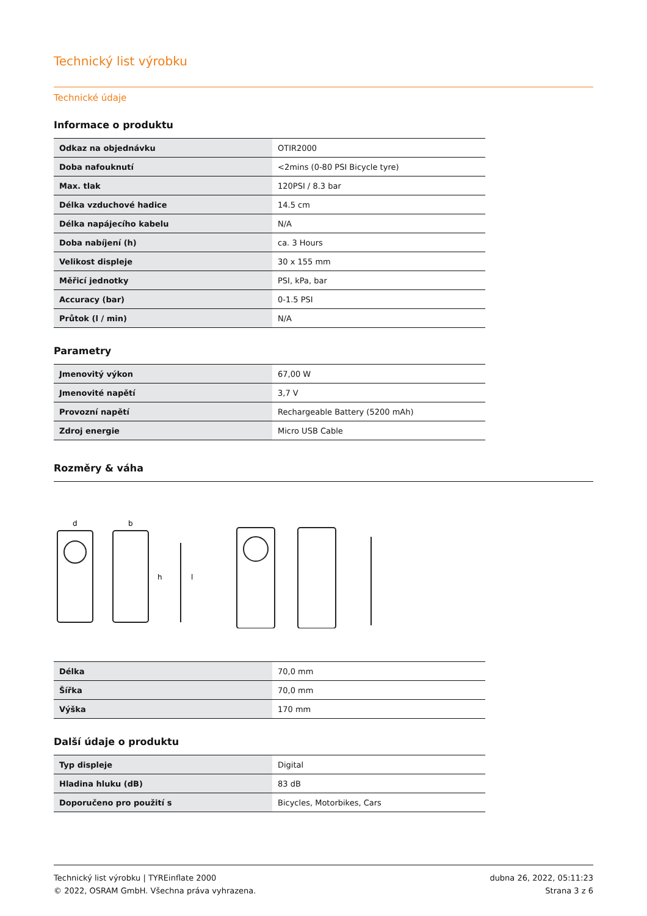Technický list výrobku
Technické údaje
Informace o produktu
| Odkaz na objednávku | OTIR2000 |
| Doba nafouknutí | <2mins (0-80 PSI Bicycle tyre) |
| Max. tlak | 120PSI / 8.3 bar |
| Délka vzduchové hadice | 14.5 cm |
| Délka napájecího kabelu | N/A |
| Doba nabíjení (h) | ca. 3 Hours |
| Velikost displeje | 30 x 155 mm |
| Měřicí jednotky | PSI, kPa, bar |
| Accuracy (bar) | 0-1.5 PSI |
| Průtok (l / min) | N/A |
Parametry
| Jmenovitý výkon | 67,00 W |
| Jmenovité napětí | 3,7 V |
| Provozní napětí | Rechargeable Battery (5200 mAh) |
| Zdroj energie | Micro USB Cable |
Rozměry & váha
d
b
h
l
| Délka | 70,0 mm |
| Šířka | 70,0 mm |
| Výška | 170 mm |
Další údaje o produktu
| Typ displeje | Digital |
| Hladina hluku (dB) | 83 dB |
| Doporučeno pro použití s | Bicycles, Motorbikes, Cars |
Technický list výrobku | TYREinflate 2000
© 2022, OSRAM GmbH. Všechna práva vyhrazena.
dubna 26, 2022, 05:11:23
Strana 3 z 6